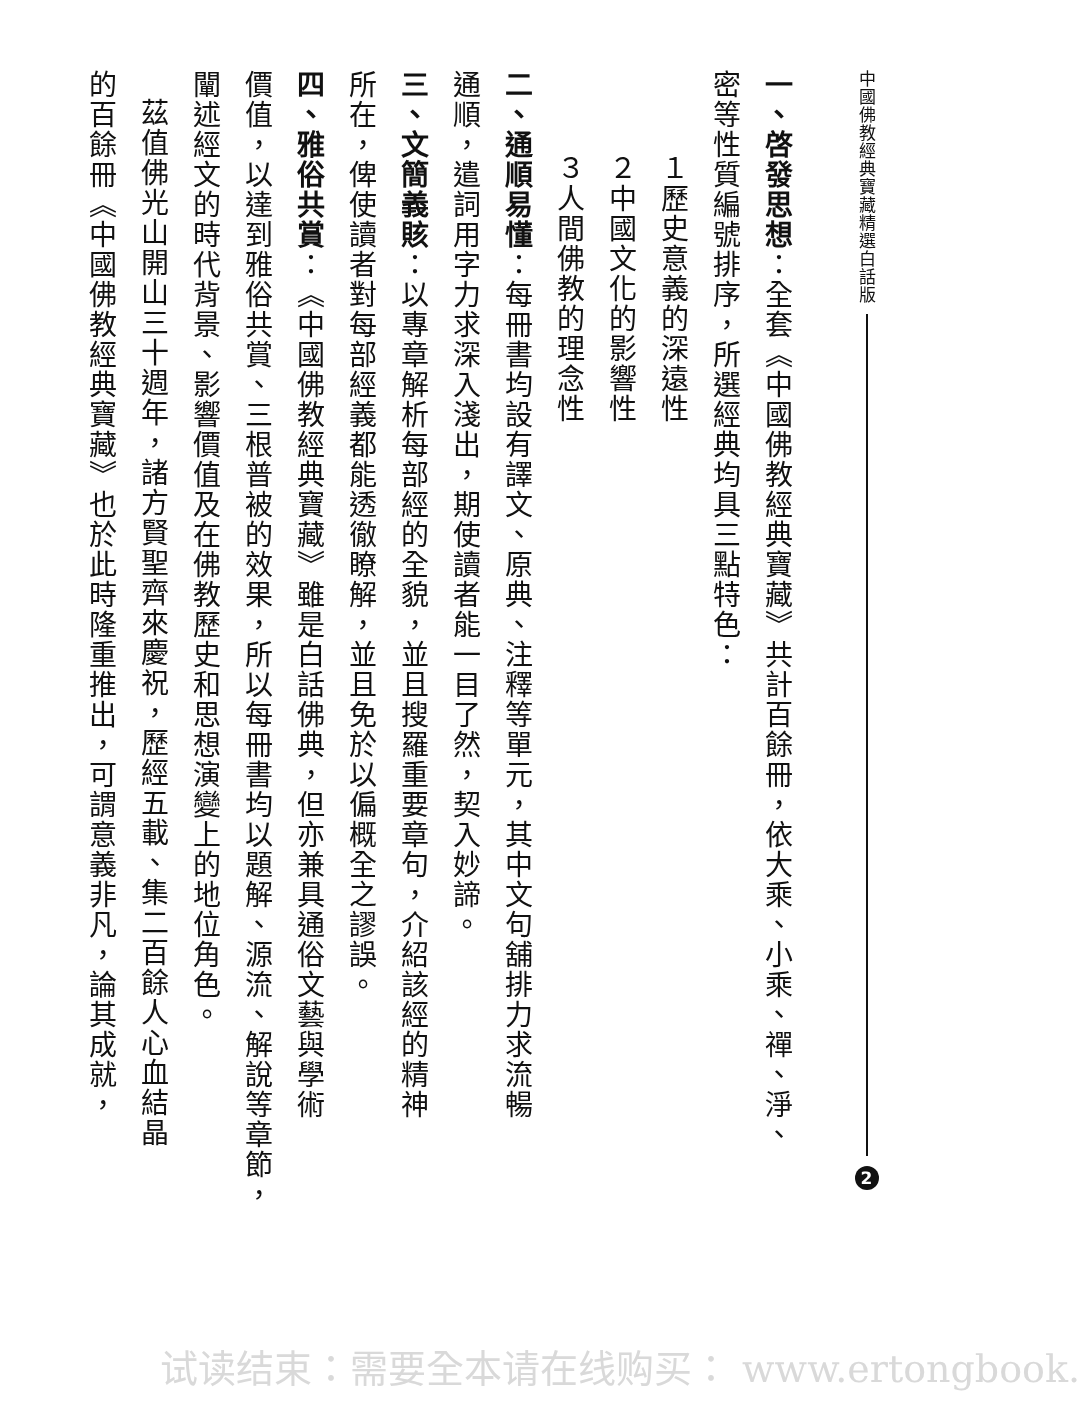中國佛教經典寶藏精選白話版 2
一、啓發思想：全套《中國佛教經典寶藏》共計百餘冊，依大乘、小乘、禪、淨、
密等性質編號排序，所選經典均具三點特色：
１歷史意義的深遠性
２中國文化的影響性
３人間佛教的理念性
二、通順易懂：每冊書均設有譯文、原典、注釋等單元，其中文句舖排力求流暢
通順，遣詞用字力求深入淺出，期使讀者能一目了然，契入妙諦。
三、文簡義賅：以專章解析每部經的全貌，並且搜羅重要章句，介紹該經的精神
所在，俾使讀者對每部經義都能透徹瞭解，並且免於以偏概全之謬誤。
四、雅俗共賞：《中國佛教經典寶藏》雖是白話佛典，但亦兼具通俗文藝與學術
價值，以達到雅俗共賞、三根普被的效果，所以每冊書均以題解、源流、解說等章節，
闡述經文的時代背景、影響價值及在佛教歷史和思想演變上的地位角色。
茲值佛光山開山三十週年，諸方賢聖齊來慶祝，歷經五載、集二百餘人心血結晶
的百餘冊《中國佛教經典寶藏》也於此時隆重推出，可謂意義非凡，論其成就，
试读结束：需要全本请在线购买： www.ertongbook.